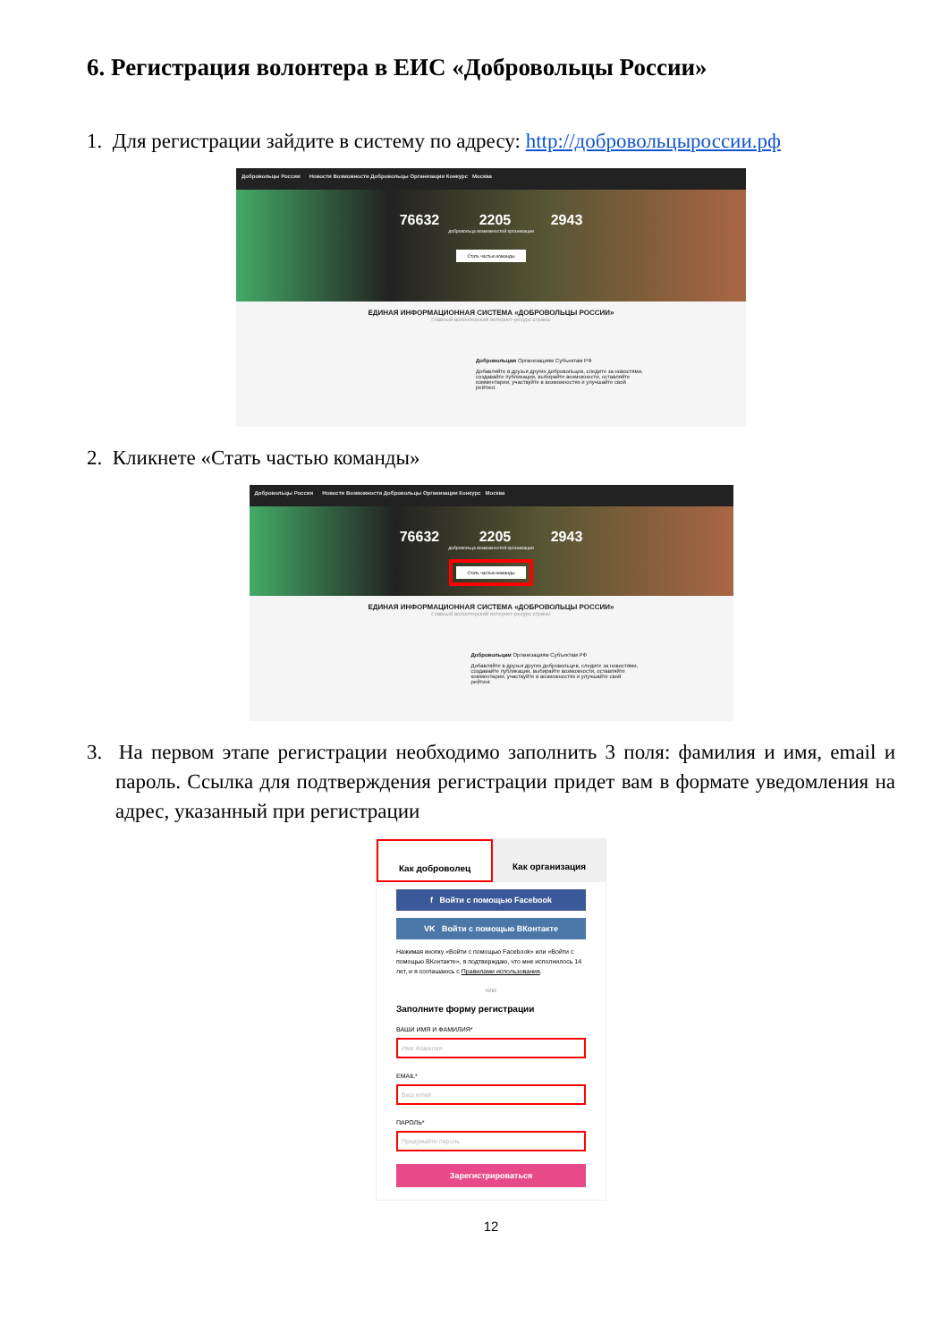6. Регистрация волонтера в ЕИС «Добровольцы России»
1. Для регистрации зайдите в систему по адресу: http://добровольцыроссии.рф
Добровольцы России Новости Возможности Добровольцы Организации Конкурс Москва
76632 2205 2943
добровольца возможностей организации
Стать частью команды
ЕДИНАЯ ИНФОРМАЦИОННАЯ СИСТЕМА «ДОБРОВОЛЬЦЫ РОССИИ»
Главный волонтерский интернет-ресурс страны
Добровольцам Организациям Субъектам РФ
Добавляйте в друзья других добровольцев, следите за новостями, создавайте публикации, выбирайте возможности, оставляйте комментарии, участвуйте в возможностях и улучшайте свой рейтинг.
2. Кликнете «Стать частью команды»
Добровольцы России Новости Возможности Добровольцы Организации Конкурс Москва
76632 2205 2943
добровольца возможностей организации
Стать частью команды
ЕДИНАЯ ИНФОРМАЦИОННАЯ СИСТЕМА «ДОБРОВОЛЬЦЫ РОССИИ»
Главный волонтерский интернет-ресурс страны
Добровольцам Организациям Субъектам РФ
Добавляйте в друзья других добровольцев, следите за новостями, создавайте публикации, выбирайте возможности, оставляйте комментарии, участвуйте в возможностях и улучшайте свой рейтинг.
3. На первом этапе регистрации необходимо заполнить 3 поля: фамилия и имя, email и пароль. Ссылка для подтверждения регистрации придет вам в формате уведомления на адрес, указанный при регистрации
Как доброволец Как организация
f Войти с помощью Facebook
VK Войти с помощью ВКонтакте
Нажимая кнопку «Войти с помощью Facebook» или «Войти с помощью ВКонтакте», я подтверждаю, что мне исполнилось 14 лет, и я соглашаюсь с Правилами использования.
или
Заполните форму регистрации
ВАШИ ИМЯ И ФАМИЛИЯ*
Имя Фамилия
EMAIL*
Ваш email
ПАРОЛЬ*
Придумайте пароль
Зарегистрироваться
12